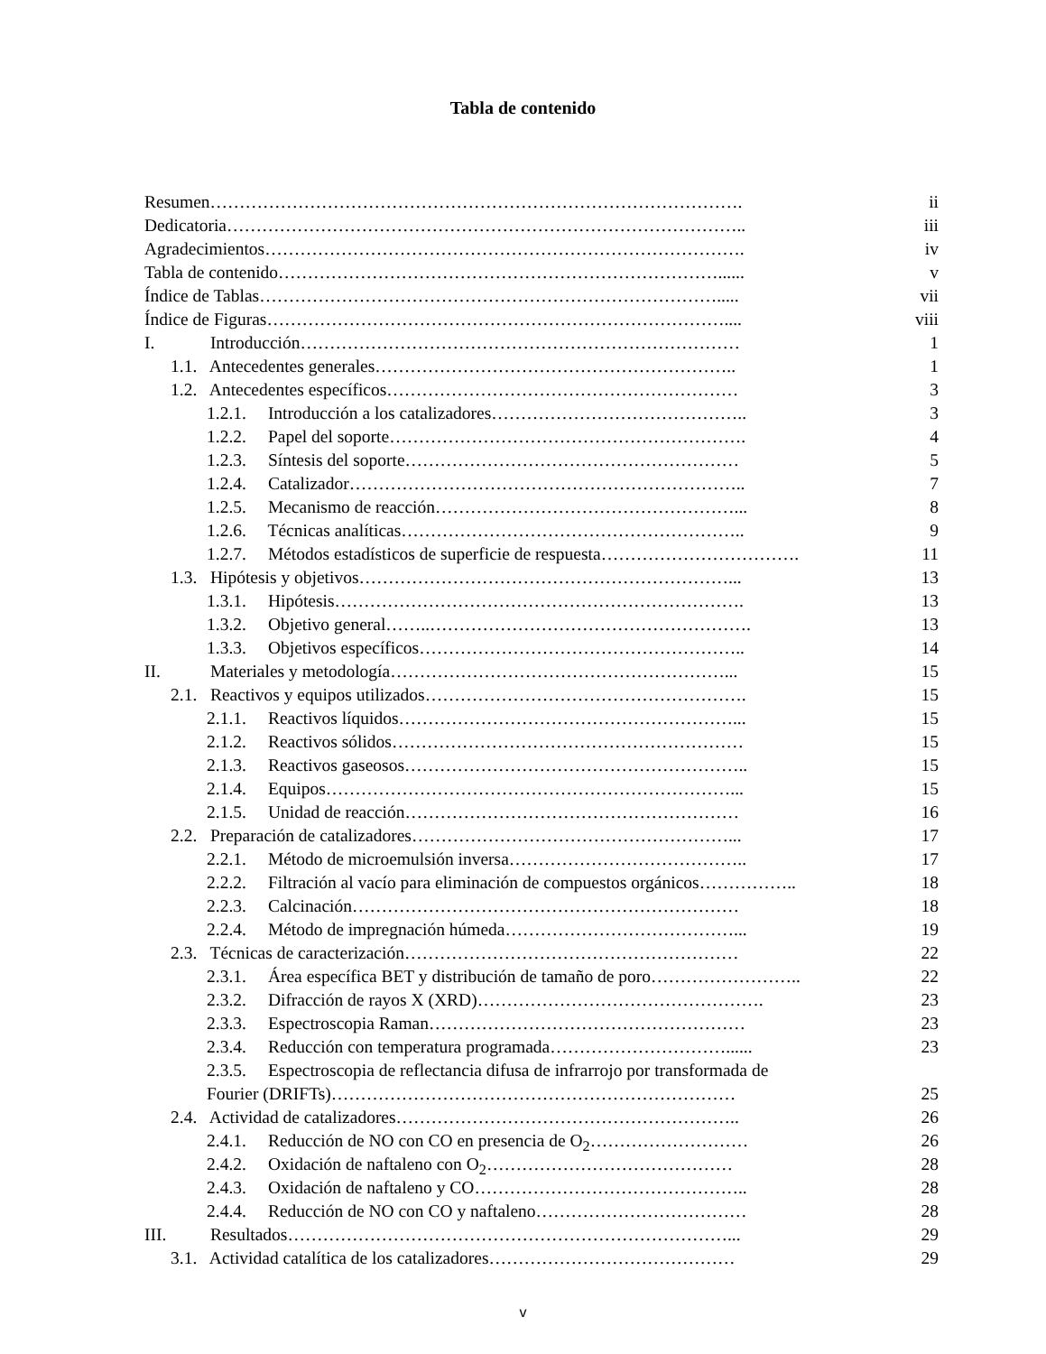Tabla de contenido
Resumen………………………………………………………………………………. ii
Dedicatoria…………………………………………………………………………….. iii
Agradecimientos………………………………………………………………………. iv
Tabla de contenido…………………………………………………………………...... v
Índice de Tablas……………………………………………………………………..... vii
Índice de Figuras…………………………………………………………………….... viii
I. Introducción………………………………………………………………… 1
1.1. Antecedentes generales…………………………………………………….. 1
1.2. Antecedentes específicos…………………………………………………… 3
1.2.1. Introducción a los catalizadores…………………………………….. 3
1.2.2. Papel del soporte……………………………………………………. 4
1.2.3. Síntesis del soporte………………………………………………… 5
1.2.4. Catalizador………………………………………………………….. 7
1.2.5. Mecanismo de reacción……………………………………………... 8
1.2.6. Técnicas analíticas………………………………………………….. 9
1.2.7. Métodos estadísticos de superficie de respuesta……………………………. 11
1.3. Hipótesis y objetivos………………………………………………………... 13
1.3.1. Hipótesis……………………………………………………………. 13
1.3.2. Objetivo general……..………………………………………………. 13
1.3.3. Objetivos específicos……………………………………………….. 14
II. Materiales y metodología…………………………………………………... 15
2.1. Reactivos y equipos utilizados………………………………………………. 15
2.1.1. Reactivos líquidos…………………………………………………... 15
2.1.2. Reactivos sólidos…………………………………………………… 15
2.1.3. Reactivos gaseosos………………………………………………….. 15
2.1.4. Equipos……………………………………………………………... 15
2.1.5. Unidad de reacción………………………………………………… 16
2.2. Preparación de catalizadores………………………………………………... 17
2.2.1. Método de microemulsión inversa………………………………….. 17
2.2.2. Filtración al vacío para eliminación de compuestos orgánicos…………….. 18
2.2.3. Calcinación………………………………………………………… 18
2.2.4. Método de impregnación húmeda…………………………………... 19
2.3. Técnicas de caracterización………………………………………………… 22
2.3.1. Área específica BET y distribución de tamaño de poro…………………….. 22
2.3.2. Difracción de rayos X (XRD)…………………………………………. 23
2.3.3. Espectroscopia Raman……………………………………………… 23
2.3.4. Reducción con temperatura programada…………………………...... 23
2.3.5. Espectroscopia de reflectancia difusa de infrarrojo por transformada de
Fourier (DRIFTs)…………………………………………………………… 25
2.4. Actividad de catalizadores………………………………………………….. 26
2.4.1. Reducción de NO con CO en presencia de O<sub>2</sub>……………………… 26
2.4.2. Oxidación de naftaleno con O<sub>2</sub>…………………………………… 28
2.4.3. Oxidación de naftaleno y CO……………………………………….. 28
2.4.4. Reducción de NO con CO y naftaleno……………………………… 28
III. Resultados…………………………………………………………………... 29
3.1. Actividad catalítica de los catalizadores…………………………………… 29
v